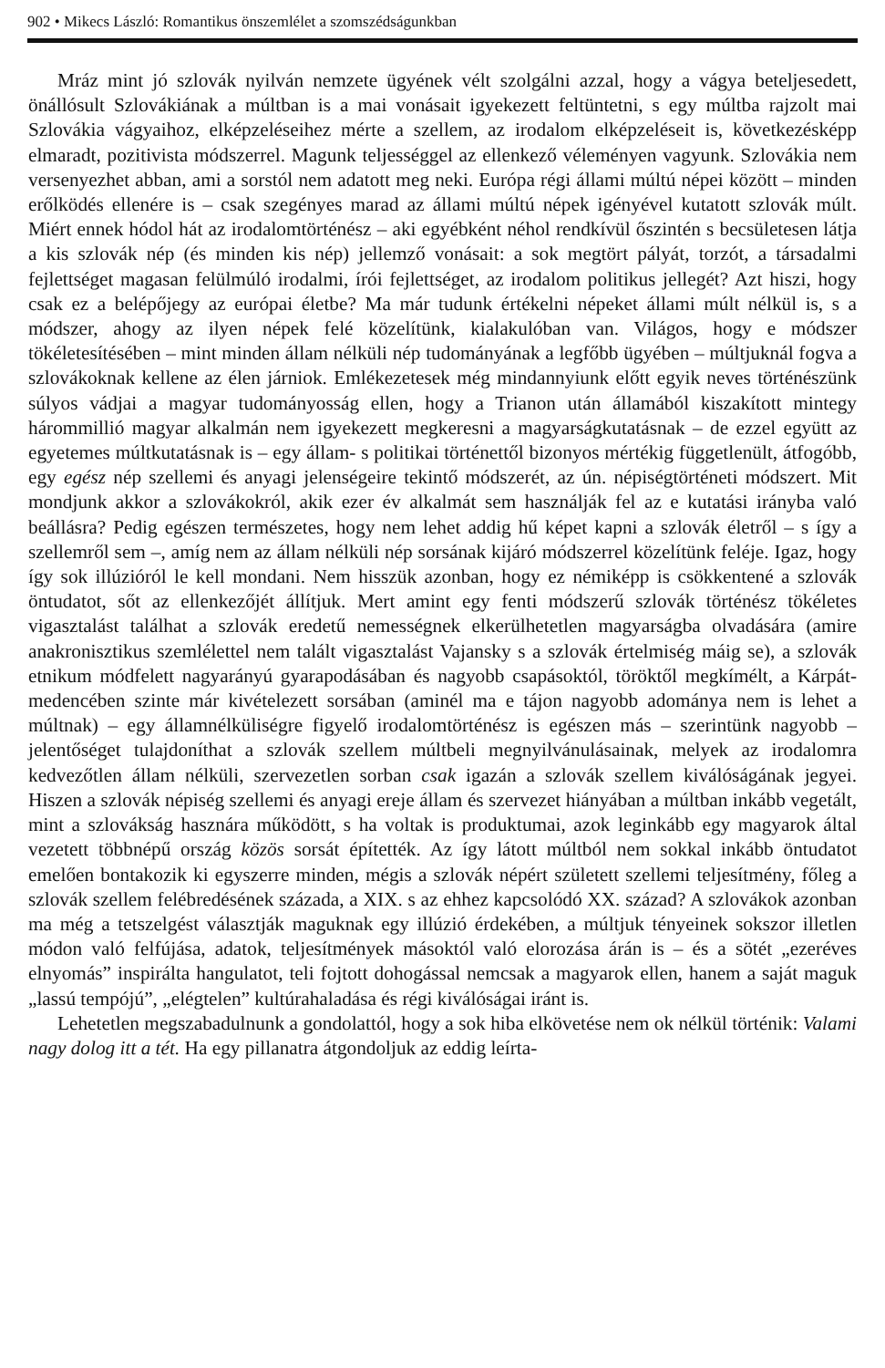902 • Mikecs László: Romantikus önszemlélet a szomszédságunkban
Mráz mint jó szlovák nyilván nemzete ügyének vélt szolgálni azzal, hogy a vágya beteljesedett, önállósult Szlovákiának a múltban is a mai vonásait igyekezett feltüntetni, s egy múltba rajzolt mai Szlovákia vágyaihoz, elképzeléseihez mérte a szellem, az irodalom elképzeléseit is, következésképp elmaradt, pozitivista módszerrel. Magunk teljességgel az ellenkező véleményen vagyunk. Szlovákia nem versenyezhet abban, ami a sorstól nem adatott meg neki. Európa régi állami múltú népei között – minden erőlködés ellenére is – csak szegényes marad az állami múltú népek igényével kutatott szlovák múlt. Miért ennek hódol hát az irodalomtörténész – aki egyébként néhol rendkívül őszintén s becsületesen látja a kis szlovák nép (és minden kis nép) jellemző vonásait: a sok megtört pályát, torzót, a társadalmi fejlettséget magasan felülmúló irodalmi, írói fejlettséget, az irodalom politikus jellegét? Azt hiszi, hogy csak ez a belépőjegy az európai életbe? Ma már tudunk értékelni népeket állami múlt nélkül is, s a módszer, ahogy az ilyen népek felé közelítünk, kialakulóban van. Világos, hogy e módszer tökéletesítésében – mint minden állam nélküli nép tudományának a legfőbb ügyében – múltjuknál fogva a szlovákoknak kellene az élen járniok. Emlékezetesek még mindannyiunk előtt egyik neves történészünk súlyos vádjai a magyar tudományosság ellen, hogy a Trianon után államából kiszakított mintegy hárommillió magyar alkalmán nem igyekezett megkeresni a magyarságkutatásnak – de ezzel együtt az egyetemes múltkutatásnak is – egy állam- s politikai történettől bizonyos mértékig függetlenült, átfogóbb, egy egész nép szellemi és anyagi jelenségeire tekintő módszerét, az ún. népiségtörténeti módszert. Mit mondjunk akkor a szlovákokról, akik ezer év alkalmát sem használják fel az e kutatási irányba való beállásra? Pedig egészen természetes, hogy nem lehet addig hű képet kapni a szlovák életről – s így a szellemről sem –, amíg nem az állam nélküli nép sorsának kijáró módszerrel közelítünk feléje. Igaz, hogy így sok illúzióról le kell mondani. Nem hisszük azonban, hogy ez némiképp is csökkentené a szlovák öntudatot, sőt az ellenkezőjét állítjuk. Mert amint egy fenti módszerű szlovák történész tökéletes vigasztalást találhat a szlovák eredetű nemességnek elkerülhetetlen magyarságba olvadására (amire anakronisztikus szemlélettel nem talált vigasztalást Vajansky s a szlovák értelmiség máig se), a szlovák etnikum módfelett nagyarányú gyarapodásában és nagyobb csapásoktól, töröktől megkímélt, a Kárpát-medencében szinte már kivételezett sorsában (aminél ma e tájon nagyobb adománya nem is lehet a múltnak) – egy államnélküliségre figyelő irodalomtörténész is egészen más – szerintünk nagyobb – jelentőséget tulajdoníthat a szlovák szellem múltbeli megnyilvánulásainak, melyek az irodalomra kedvezőtlen állam nélküli, szervezetlen sorban csak igazán a szlovák szellem kiválóságának jegyei. Hiszen a szlovák népiség szellemi és anyagi ereje állam és szervezet hiányában a múltban inkább vegetált, mint a szlovákság hasznára működött, s ha voltak is produktumai, azok leginkább egy magyarok által vezetett többnépű ország közös sorsát építették. Az így látott múltból nem sokkal inkább öntudatot emelően bontakozik ki egyszerre minden, mégis a szlovák népért született szellemi teljesítmény, főleg a szlovák szellem felébredésének százada, a XIX. s az ehhez kapcsolódó XX. század? A szlovákok azonban ma még a tetszelgést választják maguknak egy illúzió érdekében, a múltjuk tényeinek sokszor illetlen módon való felfújása, adatok, teljesítmények másoktól való elorozása árán is – és a sötét „ezeréves elnyomás” inspirálta hangulatot, teli fojtott dohogással nemcsak a magyarok ellen, hanem a saját maguk „lassú tempójú”, „elégtelen” kultúrahaladása és régi kiválóságai iránt is.
Lehetetlen megszabadulnunk a gondolattól, hogy a sok hiba elkövetése nem ok nélkül történik: Valami nagy dolog itt a tét. Ha egy pillanatra átgondoljuk az eddig leírta-